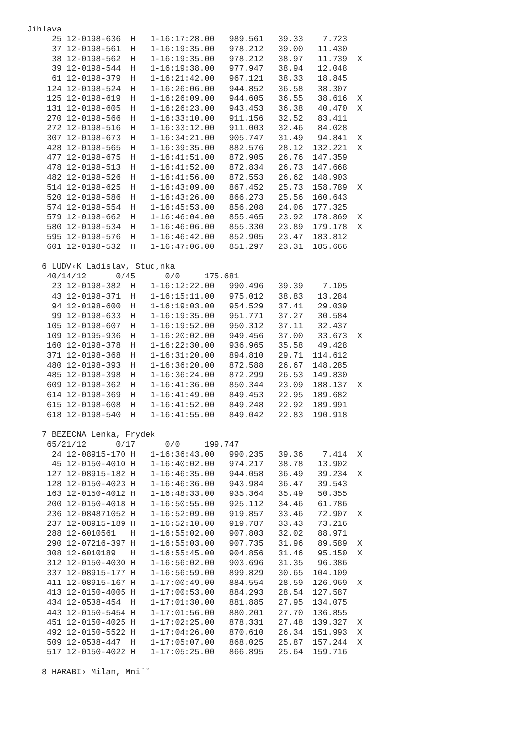Jihlava
     25 12-0198-636  H   1-16:17:28.00   989.561   39.33    7.723
     37 12-0198-561  H   1-16:19:35.00   978.212   39.00   11.430
     38 12-0198-562  H   1-16:19:35.00   978.212   38.97   11.739  X
     39 12-0198-544  H   1-16:19:38.00   977.947   38.94   12.048
     61 12-0198-379  H   1-16:21:42.00   967.121   38.33   18.845
    124 12-0198-524  H   1-16:26:06.00   944.852   36.58   38.307
    125 12-0198-619  H   1-16:26:09.00   944.605   36.55   38.616  X
    131 12-0198-605  H   1-16:26:23.00   943.453   36.38   40.470  X
    270 12-0198-566  H   1-16:33:10.00   911.156   32.52   83.411
    272 12-0198-516  H   1-16:33:12.00   911.003   32.46   84.028
    307 12-0198-673  H   1-16:34:21.00   905.747   31.49   94.841  X
    428 12-0198-565  H   1-16:39:35.00   882.576   28.12  132.221  X
    477 12-0198-675  H   1-16:41:51.00   872.905   26.76  147.359
    478 12-0198-513  H   1-16:41:52.00   872.834   26.73  147.668
    482 12-0198-526  H   1-16:41:56.00   872.553   26.62  148.903
    514 12-0198-625  H   1-16:43:09.00   867.452   25.73  158.789  X
    520 12-0198-586  H   1-16:43:26.00   866.273   25.56  160.643
    574 12-0198-554  H   1-16:45:53.00   856.208   24.06  177.325
    579 12-0198-662  H   1-16:46:04.00   855.465   23.92  178.869  X
    580 12-0198-534  H   1-16:46:06.00   855.330   23.89  179.178  X
    595 12-0198-576  H   1-16:46:42.00   852.905   23.47  183.812
    601 12-0198-532  H   1-16:47:06.00   851.297   23.31  185.666

   6 LUDV‹K Ladislav, Stud‚nka
    40/14/12      0/45      0/0     175.681
     23 12-0198-382  H   1-16:12:22.00   990.496   39.39    7.105
     43 12-0198-371  H   1-16:15:11.00   975.012   38.83   13.284
     94 12-0198-600  H   1-16:19:03.00   954.529   37.41   29.039
     99 12-0198-633  H   1-16:19:35.00   951.771   37.27   30.584
    105 12-0198-607  H   1-16:19:52.00   950.312   37.11   32.437
    109 12-0195-936  H   1-16:20:02.00   949.456   37.00   33.673  X
    160 12-0198-378  H   1-16:22:30.00   936.965   35.58   49.428
    371 12-0198-368  H   1-16:31:20.00   894.810   29.71  114.612
    480 12-0198-393  H   1-16:36:20.00   872.588   26.67  148.285
    485 12-0198-398  H   1-16:36:24.00   872.299   26.53  149.830
    609 12-0198-362  H   1-16:41:36.00   850.344   23.09  188.137  X
    614 12-0198-369  H   1-16:41:49.00   849.453   22.95  189.682
    615 12-0198-608  H   1-16:41:52.00   849.248   22.92  189.991
    618 12-0198-540  H   1-16:41:55.00   849.042   22.83  190.918

   7 BEZECNA Lenka, Frydek
    65/21/12      0/17      0/0     199.747
     24 12-08915-170 H   1-16:36:43.00   990.235   39.36    7.414  X
     45 12-0150-4010 H   1-16:40:02.00   974.217   38.78   13.902
    127 12-08915-182 H   1-16:46:35.00   944.058   36.49   39.234  X
    128 12-0150-4023 H   1-16:46:36.00   943.984   36.47   39.543
    163 12-0150-4012 H   1-16:48:33.00   935.364   35.49   50.355
    200 12-0150-4018 H   1-16:50:55.00   925.112   34.46   61.786
    236 12-084871052 H   1-16:52:09.00   919.857   33.46   72.907  X
    237 12-08915-189 H   1-16:52:10.00   919.787   33.43   73.216
    288 12-6010561   H   1-16:55:02.00   907.803   32.02   88.971
    290 12-07216-397 H   1-16:55:03.00   907.735   31.96   89.589  X
    308 12-6010189   H   1-16:55:45.00   904.856   31.46   95.150  X
    312 12-0150-4030 H   1-16:56:02.00   903.696   31.35   96.386
    337 12-08915-177 H   1-16:56:59.00   899.829   30.65  104.109
    411 12-08915-167 H   1-17:00:49.00   884.554   28.59  126.969  X
    413 12-0150-4005 H   1-17:00:53.00   884.293   28.54  127.587
    434 12-0538-454  H   1-17:01:30.00   881.885   27.95  134.075
    443 12-0150-5454 H   1-17:01:56.00   880.201   27.70  136.855
    451 12-0150-4025 H   1-17:02:25.00   878.331   27.48  139.327  X
    492 12-0150-5522 H   1-17:04:26.00   870.610   26.34  151.993  X
    509 12-0538-447  H   1-17:05:07.00   868.025   25.87  157.244  X
    517 12-0150-4022 H   1-17:05:25.00   866.895   25.64  159.716

   8 HARABI› Milan, Mni¨˘